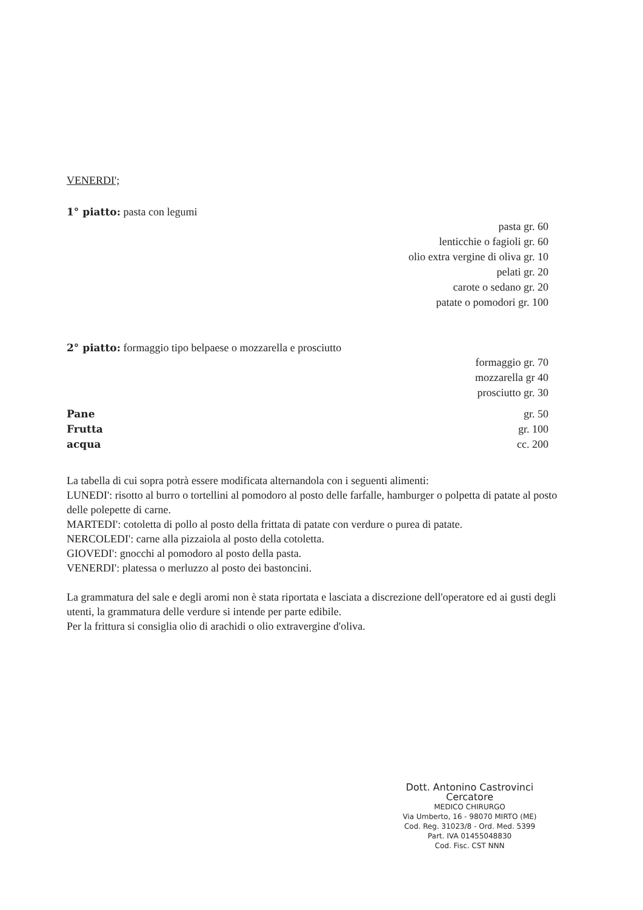VENERDI';
1° piatto: pasta con legumi
pasta gr. 60
lenticchie o fagioli gr. 60
olio extra vergine di oliva gr. 10
pelati gr. 20
carote o sedano gr. 20
patate o pomodori gr. 100
2° piatto: formaggio tipo belpaese o mozzarella e prosciutto
formaggio gr. 70
mozzarella gr 40
prosciutto gr. 30
Pane
Frutta
acqua
gr. 50
gr. 100
cc. 200
La tabella di cui sopra potrà essere modificata alternandola con i seguenti alimenti:
LUNEDI': risotto al burro o tortellini al pomodoro al posto delle farfalle, hamburger o polpetta di patate al posto delle polepette di carne.
MARTEDI': cotoletta di pollo al posto della frittata di patate con verdure o purea di patate.
NERCOLEDI': carne alla pizzaiola al posto della cotoletta.
GIOVEDI': gnocchi al pomodoro al posto della pasta.
VENERDI': platessa o merluzzo al posto dei bastoncini.
La grammatura del sale e degli aromi non è stata riportata e lasciata a discrezione dell'operatore ed ai gusti degli utenti, la grammatura delle verdure si intende per parte edibile.
Per la frittura si consiglia olio di arachidi o olio extravergine d'oliva.
Dott. Antonino Castrovinci Cercatore
MEDICO CHIRURGO
Via Umberto, 16 - 98070 MIRTO (ME)
Cod. Reg. 31023/8 - Ord. Med. 5399
Part. IVA 01455048830
Cod. Fisc. CST NNN